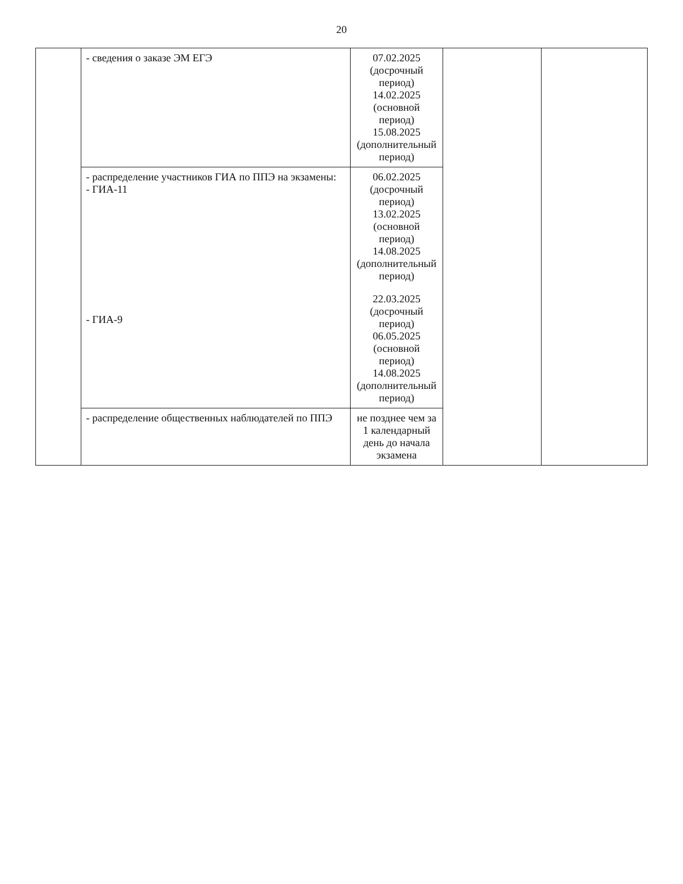20
| | - сведения о заказе ЭМ ЕГЭ | 07.02.2025 (досрочный период) 14.02.2025 (основной период) 15.08.2025 (дополнительный период) | | |
| | - распределение участников ГИА по ППЭ на экзамены: - ГИА-11 - ГИА-9 | 06.02.2025 (досрочный период) 13.02.2025 (основной период) 14.08.2025 (дополнительный период) 22.03.2025 (досрочный период) 06.05.2025 (основной период) 14.08.2025 (дополнительный период) | | |
| | - распределение общественных наблюдателей по ППЭ | не позднее чем за 1 календарный день до начала экзамена | | |